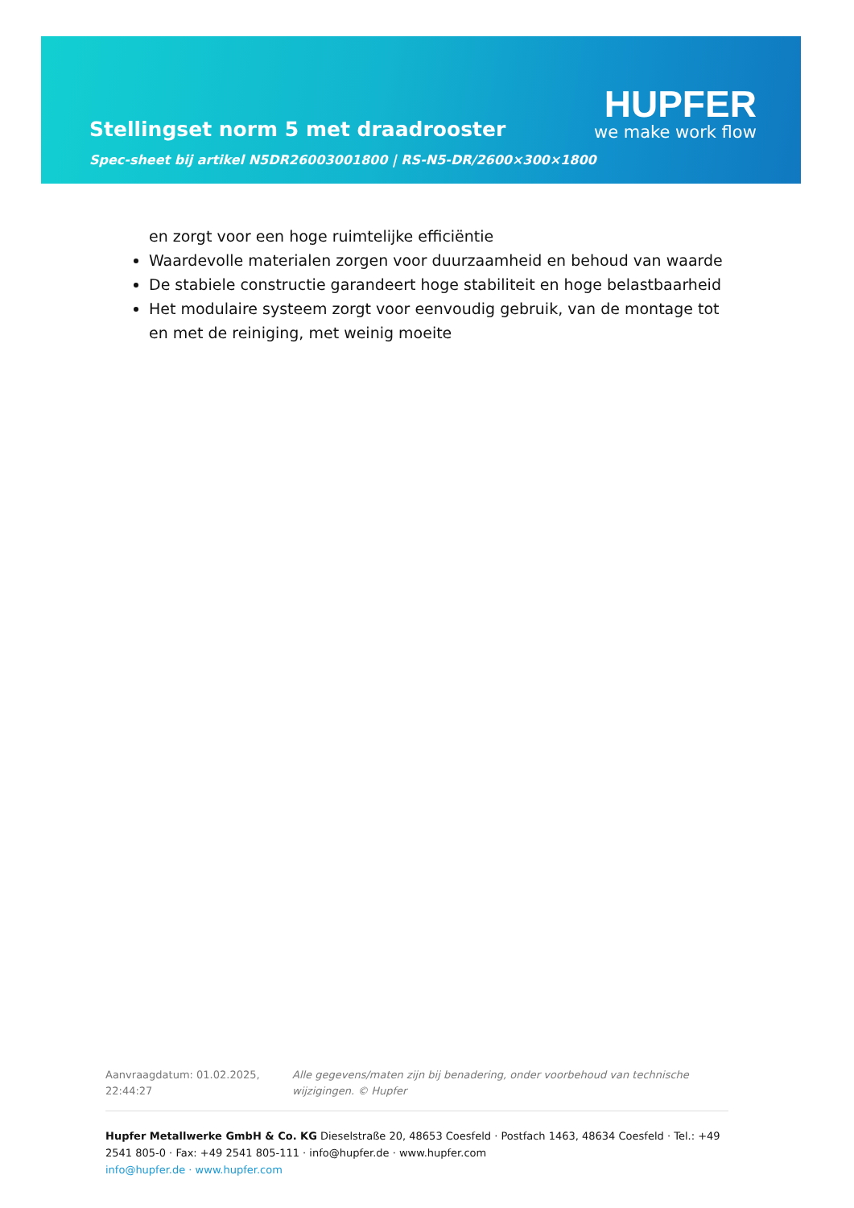Stellingset norm 5 met draadrooster
Spec-sheet bij artikel N5DR26003001800 | RS-N5-DR/2600×300×1800
HUPFER
we make work flow
en zorgt voor een hoge ruimtelijke efficiëntie
Waardevolle materialen zorgen voor duurzaamheid en behoud van waarde
De stabiele constructie garandeert hoge stabiliteit en hoge belastbaarheid
Het modulaire systeem zorgt voor eenvoudig gebruik, van de montage tot en met de reiniging, met weinig moeite
Aanvraagdatum: 01.02.2025, 22:44:27
Alle gegevens/maten zijn bij benadering, onder voorbehoud van technische wijzigingen. © Hupfer
Hupfer Metallwerke GmbH & Co. KG Dieselstraße 20, 48653 Coesfeld · Postfach 1463, 48634 Coesfeld · Tel.: +49 2541 805-0 · Fax: +49 2541 805-111 · info@hupfer.de · www.hupfer.com
info@hupfer.de · www.hupfer.com